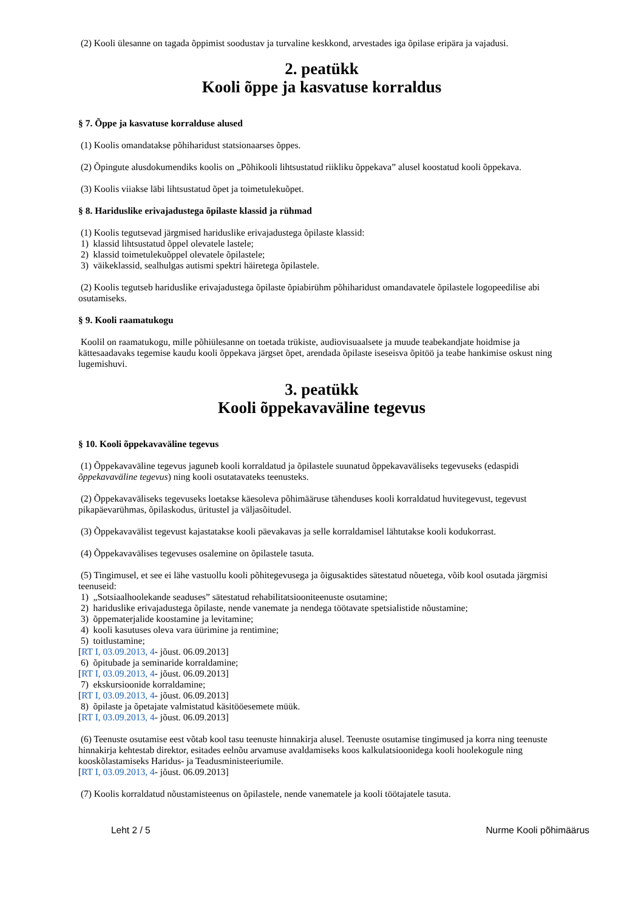(2) Kooli ülesanne on tagada õppimist soodustav ja turvaline keskkond, arvestades iga õpilase eripära ja vajadusi.
2. peatükk
Kooli õppe ja kasvatuse korraldus
§ 7. Õppe ja kasvatuse korralduse alused
(1) Koolis omandatakse põhiharidust statsionaarses õppes.
(2) Õpingute alusdokumendiks koolis on „Põhikooli lihtsustatud riikliku õppekava” alusel koostatud kooli õppekava.
(3) Koolis viiakse läbi lihtsustatud õpet ja toimetulekuõpet.
§ 8. Hariduslike erivajadustega õpilaste klassid ja rühmad
(1) Koolis tegutsevad järgmised hariduslike erivajadustega õpilaste klassid:
1) klassid lihtsustatud õppel olevatele lastele;
2) klassid toimetulekuõppel olevatele õpilastele;
3) väikeklassid, sealhulgas autismi spektri häiretega õpilastele.
(2) Koolis tegutseb hariduslike erivajadustega õpilaste õpiabirühm põhiharidust omandavatele õpilastele logopeedilise abi osutamiseks.
§ 9. Kooli raamatukogu
Koolil on raamatukogu, mille põhiülesanne on toetada trükiste, audiovisuaalsete ja muude teabekandjate hoidmise ja kättesaadavaks tegemise kaudu kooli õppekava järgset õpet, arendada õpilaste iseseisva õpitöö ja teabe hankimise oskust ning lugemishuvi.
3. peatükk
Kooli õppekavaväline tegevus
§ 10. Kooli õppekavaväline tegevus
(1) Õppekavaväline tegevus jaguneb kooli korraldatud ja õpilastele suunatud õppekavaväliseks tegevuseks (edaspidi õppekavaväline tegevus) ning kooli osutatavateks teenusteks.
(2) Õppekavaväliseks tegevuseks loetakse käesoleva põhimääruse tähenduses kooli korraldatud huvitegevust, tegevust pikapäevarühmas, õpilaskodus, üritustel ja väljasõitudel.
(3) Õppekavavälist tegevust kajastatakse kooli päevakavas ja selle korraldamisel lähtutakse kooli kodukorrast.
(4) Õppekavavälises tegevuses osalemine on õpilastele tasuta.
(5) Tingimusel, et see ei lähe vastuollu kooli põhitegevusega ja õigusaktides sätestatud nõuetega, võib kool osutada järgmisi teenuseid:
1) „Sotsiaalhoolekande seaduses” sätestatud rehabilitatsiooniteenuste osutamine;
2) hariduslike erivajadustega õpilaste, nende vanemate ja nendega töötavate spetsialistide nõustamine;
3) õppematerjalide koostamine ja levitamine;
4) kooli kasutuses oleva vara üürimine ja rentimine;
5) toitlustamine;
[RT I, 03.09.2013, 4- jõust. 06.09.2013]
6) õpitubade ja seminaride korraldamine;
[RT I, 03.09.2013, 4- jõust. 06.09.2013]
7) ekskursioonide korraldamine;
[RT I, 03.09.2013, 4- jõust. 06.09.2013]
8) õpilaste ja õpetajate valmistatud käsitööesemete müük.
[RT I, 03.09.2013, 4- jõust. 06.09.2013]
(6) Teenuste osutamise eest võtab kool tasu teenuste hinnakirja alusel. Teenuste osutamise tingimused ja korra ning teenuste hinnakirja kehtestab direktor, esitades eelnõu arvamuse avaldamiseks koos kalkulatsioonidega kooli hoolekogule ning kooskõlastamiseks Haridus- ja Teadusministeeriumile.
[RT I, 03.09.2013, 4- jõust. 06.09.2013]
(7) Koolis korraldatud nõustamisteenus on õpilastele, nende vanematele ja kooli töötajatele tasuta.
Leht 2 / 5 Nurme Kooli põhimäärus